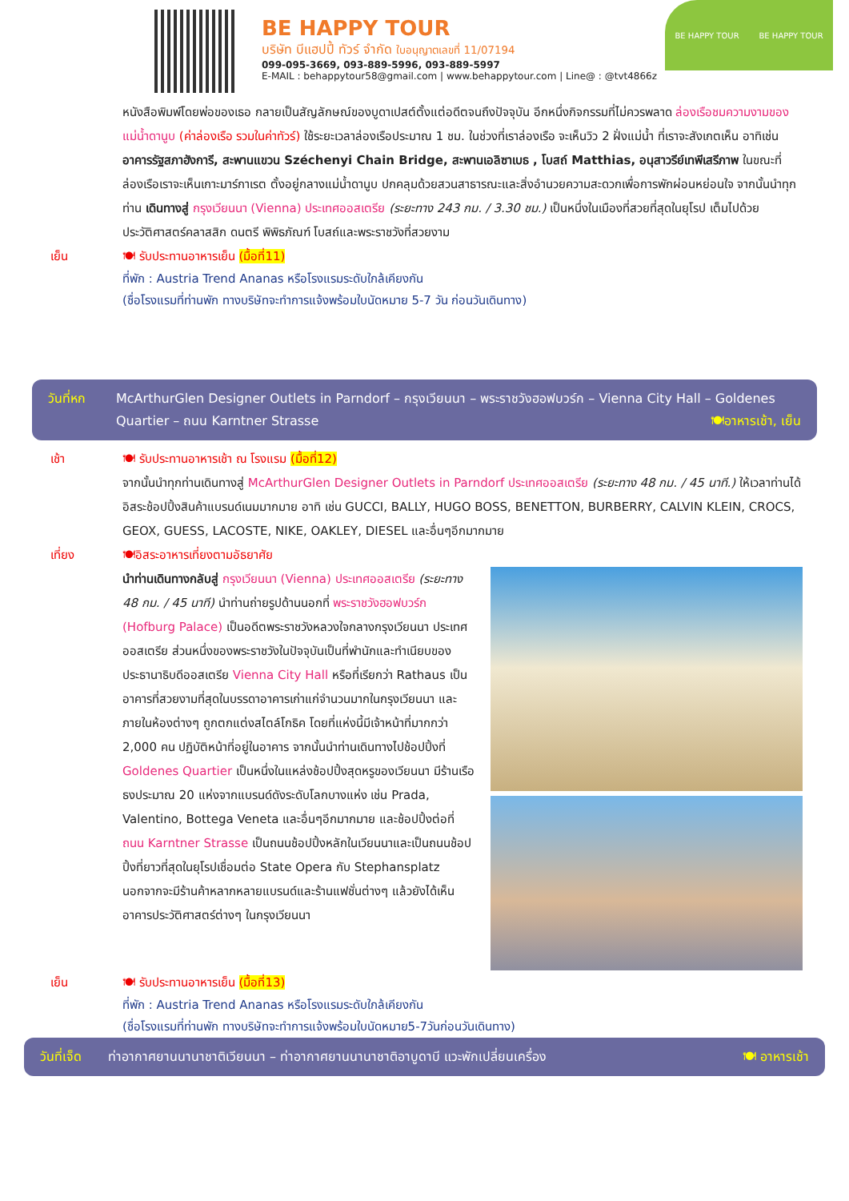BE HAPPY TOUR
บริษัท บีแฮปปี้ ทัวร์ จำกัด ใบอนุญาตเลขที่ 11/07194
099-095-3669, 093-889-5996, 093-889-5997
E-MAIL : behappytour58@gmail.com | www.behappytour.com | Line@ : @tvt4866z
BE HAPPY TOUR BE HAPPY TOUR
หนังสือพิมพ์โดยพ่อของเธอ กลายเป็นสัญลักษณ์ของบูดาเปสต์ตั้งแต่อดีตจนถึงปัจจุบัน อีกหนึ่งกิจกรรมที่ไม่ควรพลาด ล่องเรือชมความงามของแม่น้ำดานูบ (ค่าล่องเรือ รวมในค่าทัวร์) ใช้ระยะเวลาล่องเรือประมาณ 1 ชม. ในช่วงที่เราล่องเรือ จะเห็นวิว 2 ฝั่งแม่น้ำ ที่เราจะสังเกตเห็น อาทิเช่น อาคารรัฐสภาฮังการี, สะพานแขวน Széchenyi Chain Bridge, สะพานเอลิซาเบธ , โบสถ์ Matthias, อนุสาวรีย์เทพีเสรีภาพ ในขณะที่ล่องเรือเราจะเห็นเกาะมาร์กาเรต ตั้งอยู่กลางแม่น้ำดานูบ ปกคลุมด้วยสวนสาธารณะและสิ่งอำนวยความสะดวกเพื่อการพักผ่อนหย่อนใจ จากนั้นนำทุกท่าน เดินทางสู่ กรุงเวียนนา (Vienna) ประเทศออสเตรีย (ระยะทาง 243 กม. / 3.30 ชม.) เป็นหนึ่งในเมืองที่สวยที่สุดในยุโรป เต็มไปด้วยประวัติศาสตร์คลาสสิก ดนตรี พิพิธภัณฑ์ โบสถ์และพระราชวังที่สวยงาม
เย็น 🍽 รับประทานอาหารเย็น (มื้อที่11)
ที่พัก : Austria Trend Ananas หรือโรงแรมระดับใกล้เคียงกัน
(ชื่อโรงแรมที่ท่านพัก ทางบริษัทจะทำการแจ้งพร้อมใบนัดหมาย 5-7 วัน ก่อนวันเดินทาง)
วันที่หก McArthurGlen Designer Outlets in Parndorf – กรุงเวียนนา – พระราชวังฮอฟบวร์ก – Vienna City Hall – Goldenes Quartier – ถนน Karntner Strasse 🍽อาหารเช้า, เย็น
เช้า 🍽 รับประทานอาหารเช้า ณ โรงแรม (มื้อที่12)
จากนั้นนำทุกท่านเดินทางสู่ McArthurGlen Designer Outlets in Parndorf ประเทศออสเตรีย (ระยะทาง 48 กม. / 45 นาที.) ให้เวลาท่านได้อิสระช้อปปิ้งสินค้าแบรนด์เนมมากมาย อาทิ เช่น GUCCI, BALLY, HUGO BOSS, BENETTON, BURBERRY, CALVIN KLEIN, CROCS, GEOX, GUESS, LACOSTE, NIKE, OAKLEY, DIESEL และอื่นๆอีกมากมาย
เที่ยง 🍽อิสระอาหารเที่ยงตามอัธยาศัย
นำท่านเดินทางกลับสู่ กรุงเวียนนา (Vienna) ประเทศออสเตรีย (ระยะทาง 48 กม. / 45 นาที) นำท่านถ่ายรูปด้านนอกที่ พระราชวังฮอฟบวร์ก (Hofburg Palace) เป็นอดีตพระราชวังหลวงใจกลางกรุงเวียนนา ประเทศออสเตรีย ส่วนหนึ่งของพระราชวังในปัจจุบันเป็นที่พำนักและทำเนียบของประธานาธิบดีออสเตรีย Vienna City Hall หรือที่เรียกว่า Rathaus เป็นอาคารที่สวยงามที่สุดในบรรดาอาคารเก่าแก่จำนวนมากในกรุงเวียนนา และภายในห้องต่างๆ ถูกตกแต่งสไตล์โกธิค โดยที่แห่งนี้มีเจ้าหน้าที่มากกว่า 2,000 คน ปฏิบัติหน้าที่อยู่ในอาคาร จากนั้นนำท่านเดินทางไปช้อปปิ้งที่ Goldenes Quartier เป็นหนึ่งในแหล่งช้อปปิ้งสุดหรูของเวียนนา มีร้านเรือธงประมาณ 20 แห่งจากแบรนด์ดังระดับโลกบางแห่ง เช่น Prada, Valentino, Bottega Veneta และอื่นๆอีกมากมาย และช้อปปิ้งต่อที่ ถนน Karntner Strasse เป็นถนนช้อปปิ้งหลักในเวียนนาและเป็นถนนช้อปปิ้งที่ยาวที่สุดในยุโรปเชื่อมต่อ State Opera กับ Stephansplatz นอกจากจะมีร้านค้าหลากหลายแบรนด์และร้านแฟชั่นต่างๆ แล้วยังได้เห็นอาคารประวัติศาสตร์ต่างๆ ในกรุงเวียนนา
เย็น 🍽 รับประทานอาหารเย็น (มื้อที่13)
ที่พัก : Austria Trend Ananas หรือโรงแรมระดับใกล้เคียงกัน
(ชื่อโรงแรมที่ท่านพัก ทางบริษัทจะทำการแจ้งพร้อมใบนัดหมาย5-7วันก่อนวันเดินทาง)
วันที่เจ็ด
ท่าอากาศยานนานาชาติเวียนนา – ท่าอากาศยานนานาชาติอาบูดาบี แวะพักเปลี่ยนเครื่อง 🍽 อาหารเช้า